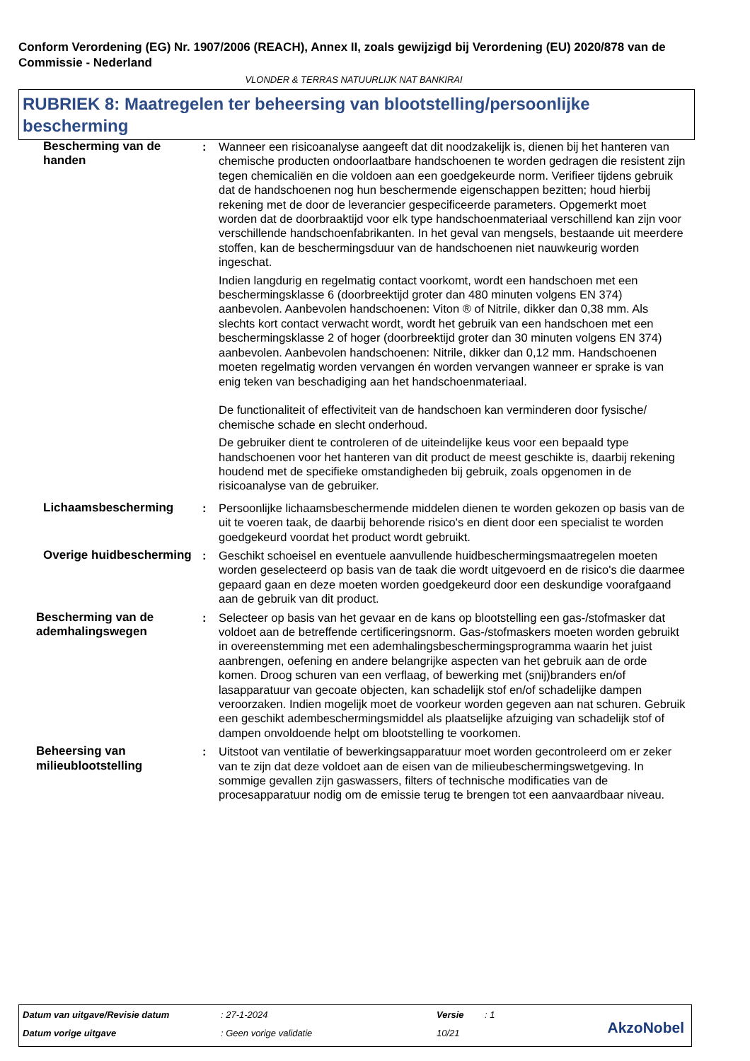Conform Verordening (EG) Nr. 1907/2006 (REACH), Annex II, zoals gewijzigd bij Verordening (EU) 2020/878 van de Commissie - Nederland
VLONDER & TERRAS NATUURLIJK NAT BANKIRAI
RUBRIEK 8: Maatregelen ter beheersing van blootstelling/persoonlijke bescherming
Bescherming van de handen : Wanneer een risicoanalyse aangeeft dat dit noodzakelijk is, dienen bij het hanteren van chemische producten ondoorlaatbare handschoenen te worden gedragen die resistent zijn tegen chemicaliën en die voldoen aan een goedgekeurde norm. Verifieer tijdens gebruik dat de handschoenen nog hun beschermende eigenschappen bezitten; houd hierbij rekening met de door de leverancier gespecificeerde parameters. Opgemerkt moet worden dat de doorbraaktijd voor elk type handschoenmateriaal verschillend kan zijn voor verschillende handschoenfabrikanten. In het geval van mengsels, bestaande uit meerdere stoffen, kan de beschermingsduur van de handschoenen niet nauwkeurig worden ingeschat.
Indien langdurig en regelmatig contact voorkomt, wordt een handschoen met een beschermingsklasse 6 (doorbreektijd groter dan 480 minuten volgens EN 374) aanbevolen. Aanbevolen handschoenen: Viton ® of Nitrile, dikker dan 0,38 mm. Als slechts kort contact verwacht wordt, wordt het gebruik van een handschoen met een beschermingsklasse 2 of hoger (doorbreektijd groter dan 30 minuten volgens EN 374) aanbevolen. Aanbevolen handschoenen: Nitrile, dikker dan 0,12 mm. Handschoenen moeten regelmatig worden vervangen én worden vervangen wanneer er sprake is van enig teken van beschadiging aan het handschoenmateriaal.
De functionaliteit of effectiviteit van de handschoen kan verminderen door fysische/ chemische schade en slecht onderhoud.
De gebruiker dient te controleren of de uiteindelijke keus voor een bepaald type handschoenen voor het hanteren van dit product de meest geschikte is, daarbij rekening houdend met de specifieke omstandigheden bij gebruik, zoals opgenomen in de risicoanalyse van de gebruiker.
Lichaamsbescherming : Persoonlijke lichaamsbeschermende middelen dienen te worden gekozen op basis van de uit te voeren taak, de daarbij behorende risico's en dient door een specialist te worden goedgekeurd voordat het product wordt gebruikt.
Overige huidbescherming : Geschikt schoeisel en eventuele aanvullende huidbeschermingsmaatregelen moeten worden geselecteerd op basis van de taak die wordt uitgevoerd en de risico's die daarmee gepaard gaan en deze moeten worden goedgekeurd door een deskundige voorafgaand aan de gebruik van dit product.
Bescherming van de ademhalingswegen
: Selecteer op basis van het gevaar en de kans op blootstelling een gas-/stofmasker dat voldoet aan de betreffende certificeringsnorm. Gas-/stofmaskers moeten worden gebruikt in overeenstemming met een ademhalingsbeschermingsprogramma waarin het juist aanbrengen, oefening en andere belangrijke aspecten van het gebruik aan de orde komen. Droog schuren van een verflaag, of bewerking met (snij)branders en/of lasapparatuur van gecoate objecten, kan schadelijk stof en/of schadelijke dampen veroorzaken. Indien mogelijk moet de voorkeur worden gegeven aan nat schuren. Gebruik een geschikt adembeschermingsmiddel als plaatselijke afzuiging van schadelijk stof of dampen onvoldoende helpt om blootstelling te voorkomen.
Beheersing van milieublootstelling
: Uitstoot van ventilatie of bewerkingsapparatuur moet worden gecontroleerd om er zeker van te zijn dat deze voldoet aan de eisen van de milieubeschermingswetgeving. In sommige gevallen zijn gaswassers, filters of technische modificaties van de procesapparatuur nodig om de emissie terug te brengen tot een aanvaardbaar niveau.
Datum van uitgave/Revisie datum
: 27-1-2024 Versie : 1
Datum vorige uitgave : Geen vorige validatie 10/21 AkzoNobel